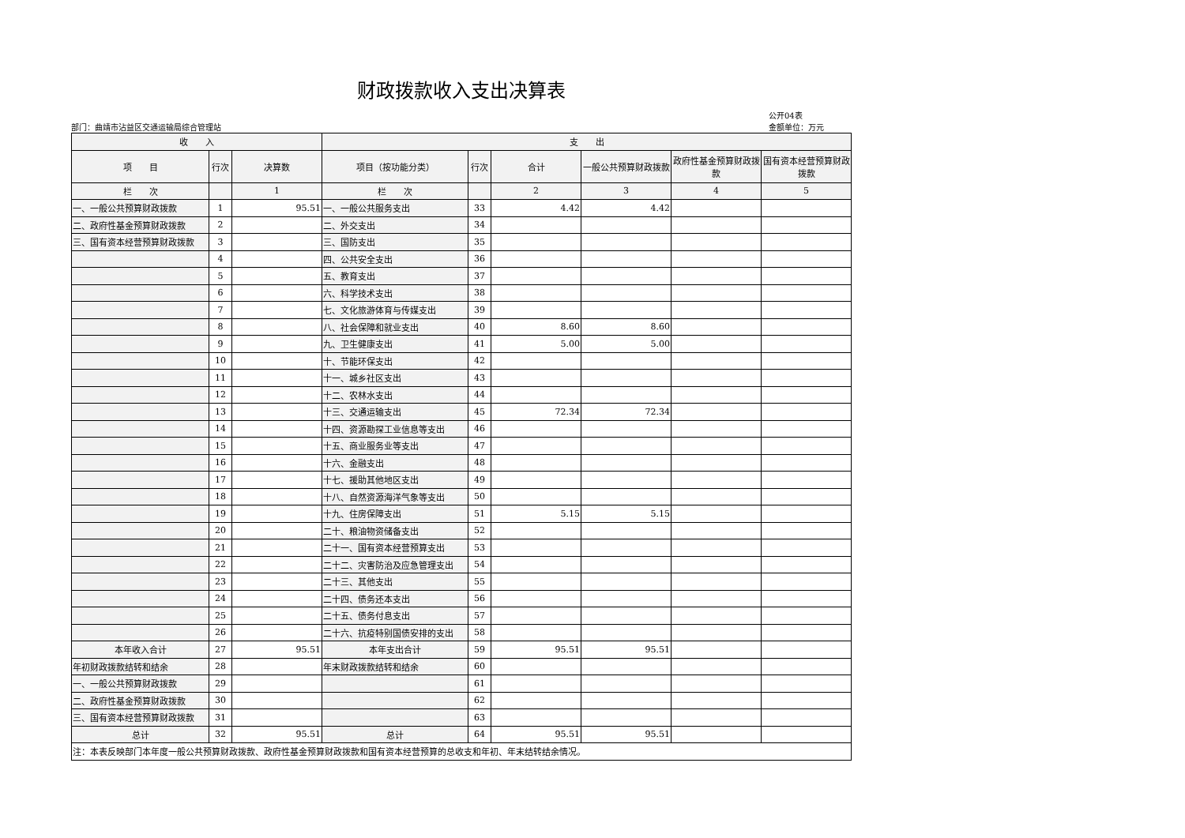财政拨款收入支出决算表
部门：曲靖市沾益区交通运输局综合管理站
公开04表
金额单位：万元
| 收 入 | | | 支 出 | | | | | |
| --- | --- | --- | --- | --- | --- | --- | --- | --- |
| 项 目 | 行次 | 决算数 | 项目（按功能分类） | 行次 | 合计 | 一般公共预算财政拨款 | 政府性基金预算财政拨款 | 国有资本经营预算财政拨款 |
| 栏 次 | | 1 | 栏 次 | | 2 | 3 | 4 | 5 |
| 一、一般公共预算财政拨款 | 1 | 95.51 | 一、一般公共服务支出 | 33 | 4.42 | 4.42 | | |
| 二、政府性基金预算财政拨款 | 2 | | 二、外交支出 | 34 | | | | |
| 三、国有资本经营预算财政拨款 | 3 | | 三、国防支出 | 35 | | | | |
| | 4 | | 四、公共安全支出 | 36 | | | | |
| | 5 | | 五、教育支出 | 37 | | | | |
| | 6 | | 六、科学技术支出 | 38 | | | | |
| | 7 | | 七、文化旅游体育与传媒支出 | 39 | | | | |
| | 8 | | 八、社会保障和就业支出 | 40 | 8.60 | 8.60 | | |
| | 9 | | 九、卫生健康支出 | 41 | 5.00 | 5.00 | | |
| | 10 | | 十、节能环保支出 | 42 | | | | |
| | 11 | | 十一、城乡社区支出 | 43 | | | | |
| | 12 | | 十二、农林水支出 | 44 | | | | |
| | 13 | | 十三、交通运输支出 | 45 | 72.34 | 72.34 | | |
| | 14 | | 十四、资源勘探工业信息等支出 | 46 | | | | |
| | 15 | | 十五、商业服务业等支出 | 47 | | | | |
| | 16 | | 十六、金融支出 | 48 | | | | |
| | 17 | | 十七、援助其他地区支出 | 49 | | | | |
| | 18 | | 十八、自然资源海洋气象等支出 | 50 | | | | |
| | 19 | | 十九、住房保障支出 | 51 | 5.15 | 5.15 | | |
| | 20 | | 二十、粮油物资储备支出 | 52 | | | | |
| | 21 | | 二十一、国有资本经营预算支出 | 53 | | | | |
| | 22 | | 二十二、灾害防治及应急管理支出 | 54 | | | | |
| | 23 | | 二十三、其他支出 | 55 | | | | |
| | 24 | | 二十四、债务还本支出 | 56 | | | | |
| | 25 | | 二十五、债务付息支出 | 57 | | | | |
| | 26 | | 二十六、抗疫特别国债安排的支出 | 58 | | | | |
| 本年收入合计 | 27 | 95.51 | 本年支出合计 | 59 | 95.51 | 95.51 | | |
| 年初财政拨款结转和结余 | 28 | | 年末财政拨款结转和结余 | 60 | | | | |
| 一、一般公共预算财政拨款 | 29 | | | 61 | | | | |
| 二、政府性基金预算财政拨款 | 30 | | | 62 | | | | |
| 三、国有资本经营预算财政拨款 | 31 | | | 63 | | | | |
| 总计 | 32 | 95.51 | 总计 | 64 | 95.51 | 95.51 | | |
| 注：本表反映部门本年度一般公共预算财政拨款、政府性基金预算财政拨款和国有资本经营预算的总收支和年初、年末结转结余情况。 | | | | | | | | |